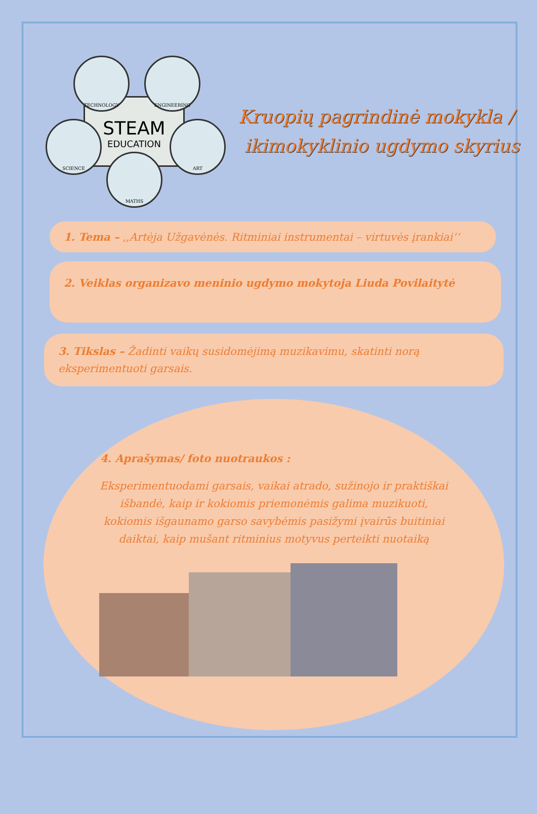STEAM
EDUCATION
TECHNOLOGY ENGINEERING
SCIENCE ART
MATHS
Kruopių pagrindinė mokykla /
ikimokyklinio ugdymo skyrius
1. Tema – ,,Artėja Užgavėnės. Ritminiai instrumentai – virtuvės įrankiai‘‘
2. Veiklas organizavo meninio ugdymo mokytoja Liuda Povilaitytė
3. Tikslas – Žadinti vaikų susidomėjimą muzikavimu, skatinti norą eksperimentuoti garsais.
4. Aprašymas/ foto nuotraukos :
Eksperimentuodami garsais, vaikai atrado, sužinojo ir praktiškai išbandė, kaip ir kokiomis priemonėmis galima muzikuoti, kokiomis išgaunamo garso savybėmis pasižymi įvairūs buitiniai daiktai, kaip mušant ritminius motyvus perteikti nuotaiką